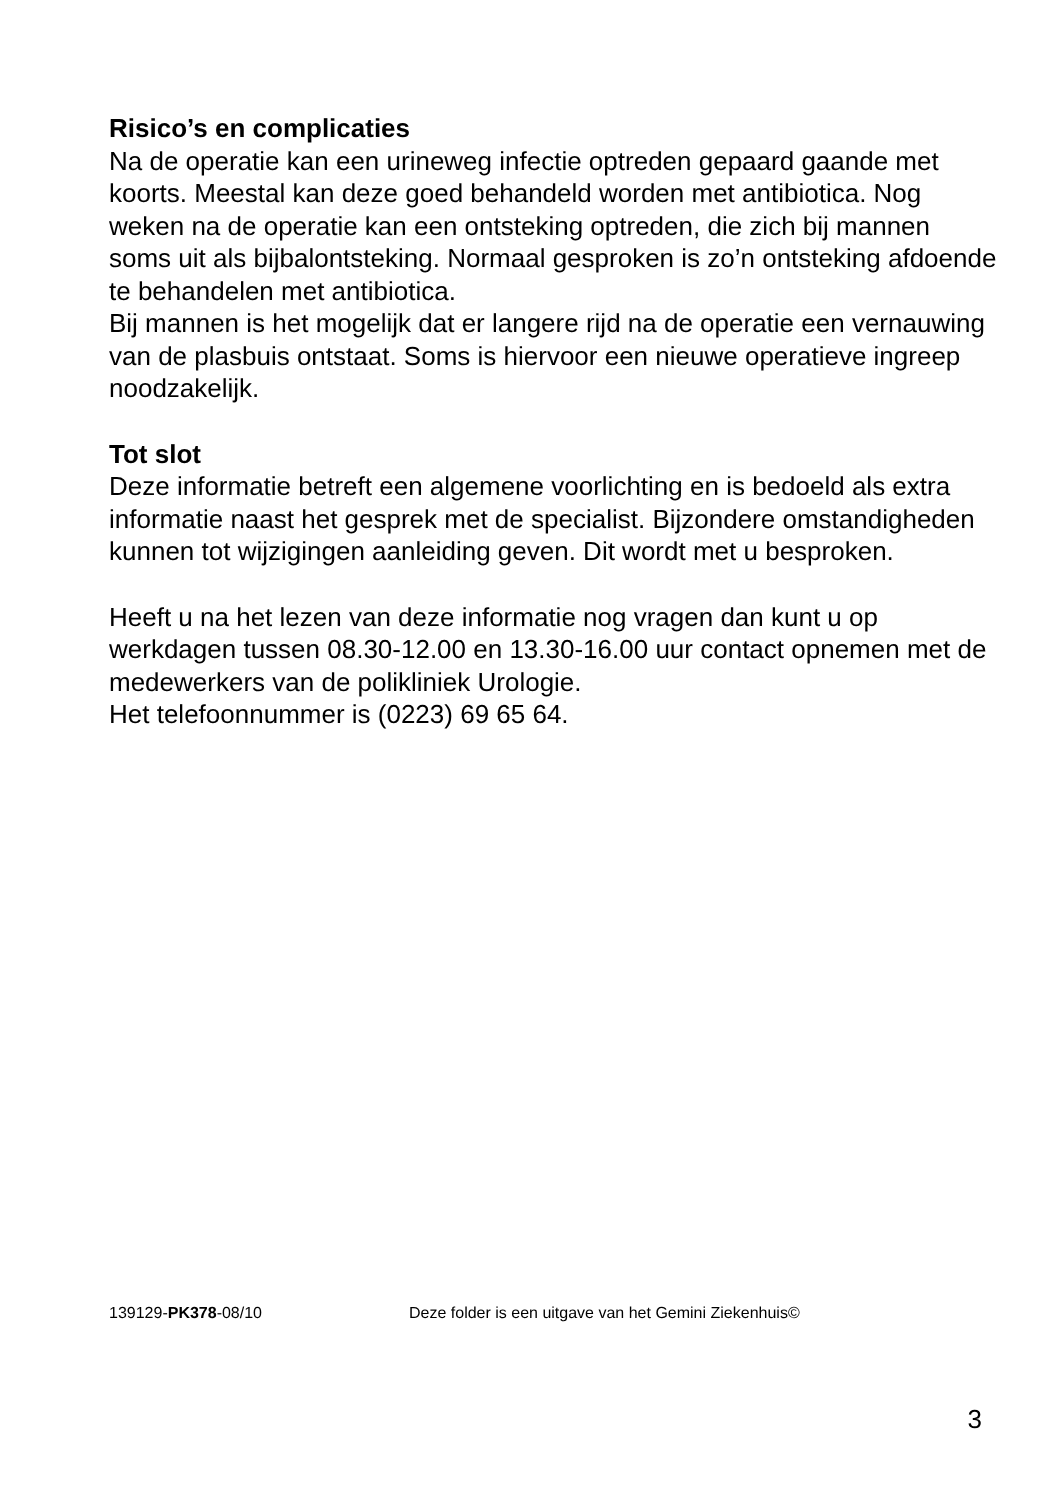Risico’s en complicaties
Na de operatie kan een urineweg infectie optreden gepaard gaande met koorts. Meestal kan deze goed behandeld worden met antibiotica. Nog weken na de operatie kan een ontsteking optreden, die zich bij mannen soms uit als bijbalontsteking. Normaal gesproken is zo’n ontsteking afdoende te behandelen met antibiotica.
Bij mannen is het mogelijk dat er langere rijd na de operatie een vernauwing van de plasbuis ontstaat. Soms is hiervoor een nieuwe operatieve ingreep noodzakelijk.
Tot slot
Deze informatie betreft een algemene voorlichting en is bedoeld als extra informatie naast het gesprek met de specialist. Bijzondere omstandigheden kunnen tot wijzigingen aanleiding geven. Dit wordt met u besproken.
Heeft u na het lezen van deze informatie nog vragen dan kunt u op werkdagen tussen 08.30-12.00 en 13.30-16.00 uur contact opnemen met de medewerkers van de polikliniek Urologie.
Het telefoonnummer is (0223) 69 65 64.
139129-PK378-08/10 Deze folder is een uitgave van het Gemini Ziekenhuis©
3